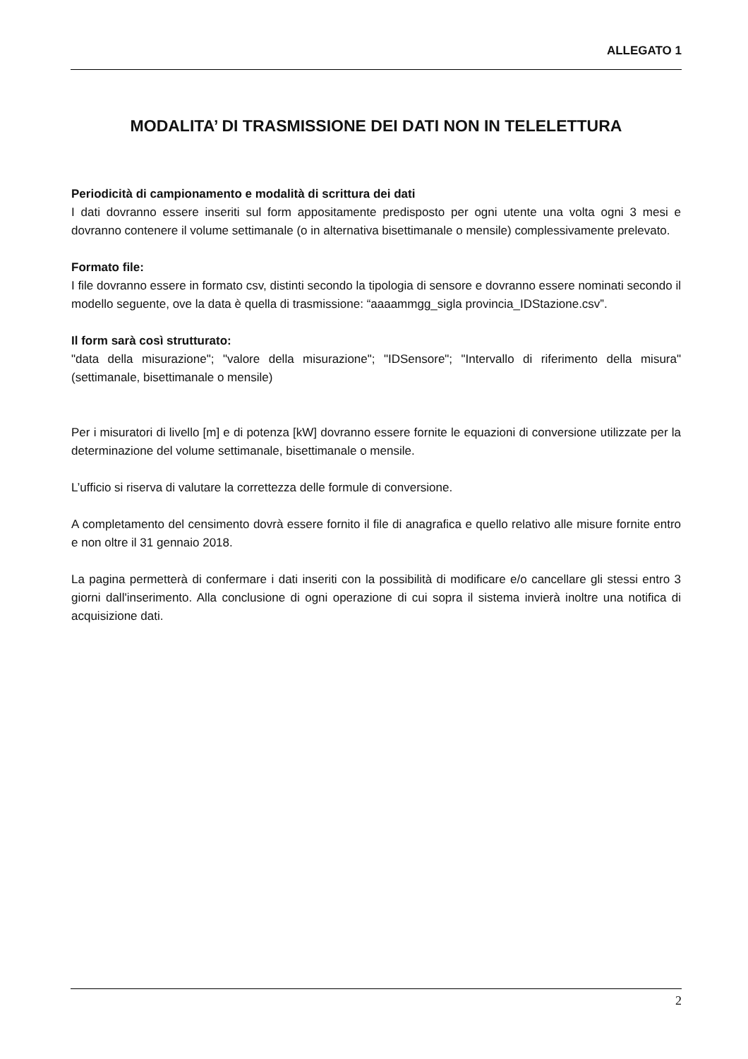ALLEGATO 1
MODALITA’ DI TRASMISSIONE DEI DATI NON IN TELELETTURA
Periodicità di campionamento e modalità di scrittura dei dati
I dati dovranno essere inseriti sul form appositamente predisposto per ogni utente una volta ogni 3 mesi e dovranno contenere il volume settimanale (o in alternativa bisettimanale o mensile) complessivamente prelevato.
Formato file:
I file dovranno essere in formato csv, distinti secondo la tipologia di sensore e dovranno essere nominati secondo il modello seguente, ove la data è quella di trasmissione: “aaaammgg_sigla provincia_IDStazione.csv”.
Il form sarà così strutturato:
"data della misurazione"; "valore della misurazione"; "IDSensore"; "Intervallo di riferimento della misura" (settimanale, bisettimanale o mensile)
Per i misuratori di livello [m] e di potenza [kW] dovranno essere fornite le equazioni di conversione utilizzate per la determinazione del volume settimanale, bisettimanale o mensile.
L’ufficio si riserva di valutare la correttezza delle formule di conversione.
A completamento del censimento dovrà essere fornito il file di anagrafica e quello relativo alle misure fornite entro e non oltre il 31 gennaio 2018.
La pagina permetterà di confermare i dati inseriti con la possibilità di modificare e/o cancellare gli stessi entro 3 giorni dall'inserimento. Alla conclusione di ogni operazione di cui sopra il sistema invierà inoltre una notifica di acquisizione dati.
2